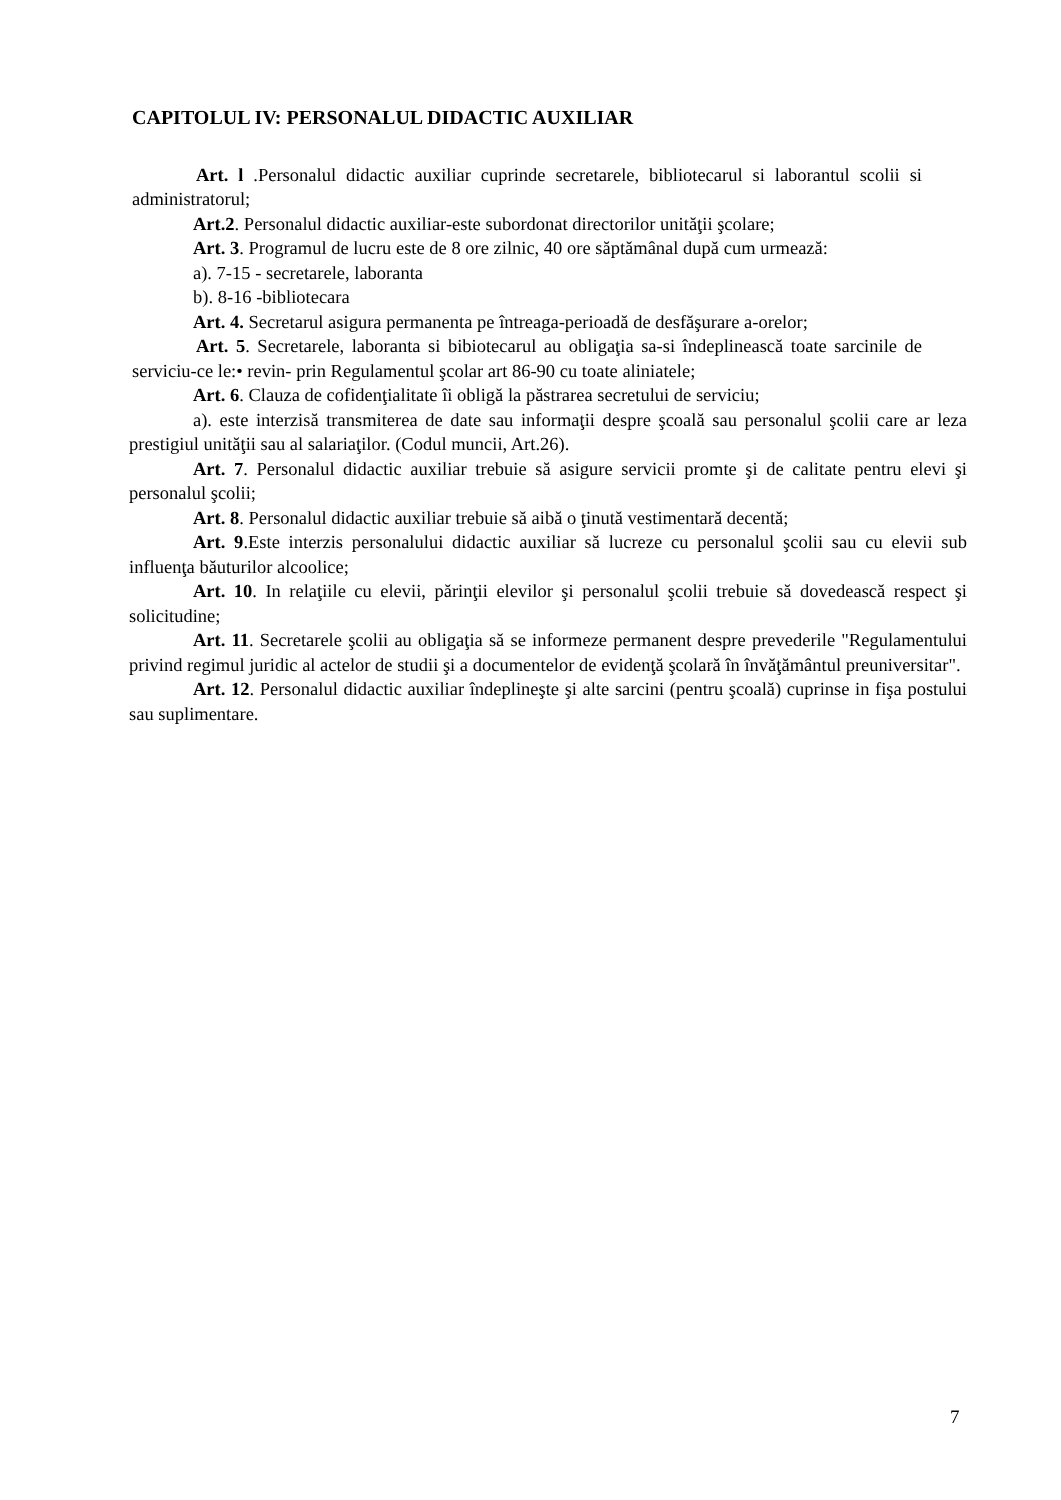CAPITOLUL IV: PERSONALUL DIDACTIC AUXILIAR
Art. l .Personalul didactic auxiliar cuprinde secretarele, bibliotecarul si laborantul scolii si administratorul;
Art.2. Personalul didactic auxiliar-este subordonat directorilor unităţii şcolare;
Art. 3. Programul de lucru este de 8 ore zilnic, 40 ore săptămânal după cum urmează:
a). 7-15 - secretarele, laboranta
b). 8-16 -bibliotecara
Art. 4. Secretarul asigura permanenta pe întreaga-perioadă de desfăşurare a-orelor;
Art. 5. Secretarele, laboranta si bibiotecarul au obligaţia sa-si îndeplinească toate sarcinile de serviciu-ce le:• revin- prin Regulamentul şcolar art 86-90 cu toate aliniatele;
Art. 6. Clauza de cofidenţialitate îi obligă la păstrarea secretului de serviciu;
a). este interzisă transmiterea de date sau informaţii despre şcoală sau personalul şcolii care ar leza prestigiul unităţii sau al salariaţilor. (Codul muncii, Art.26).
Art. 7. Personalul didactic auxiliar trebuie să asigure servicii promte şi de calitate pentru elevi şi personalul şcolii;
Art. 8. Personalul didactic auxiliar trebuie să aibă o ţinută vestimentară decentă;
Art. 9.Este interzis personalului didactic auxiliar să lucreze cu personalul şcolii sau cu elevii sub influenţa băuturilor alcoolice;
Art. 10. In relaţiile cu elevii, părinţii elevilor şi personalul şcolii trebuie să dovedească respect şi solicitudine;
Art. 11. Secretarele şcolii au obligaţia să se informeze permanent despre prevederile "Regulamentului privind regimul juridic al actelor de studii şi a documentelor de evidenţă şcolară în învăţământul preuniversitar".
Art. 12. Personalul didactic auxiliar îndeplineşte şi alte sarcini (pentru şcoală) cuprinse in fişa postului sau suplimentare.
7